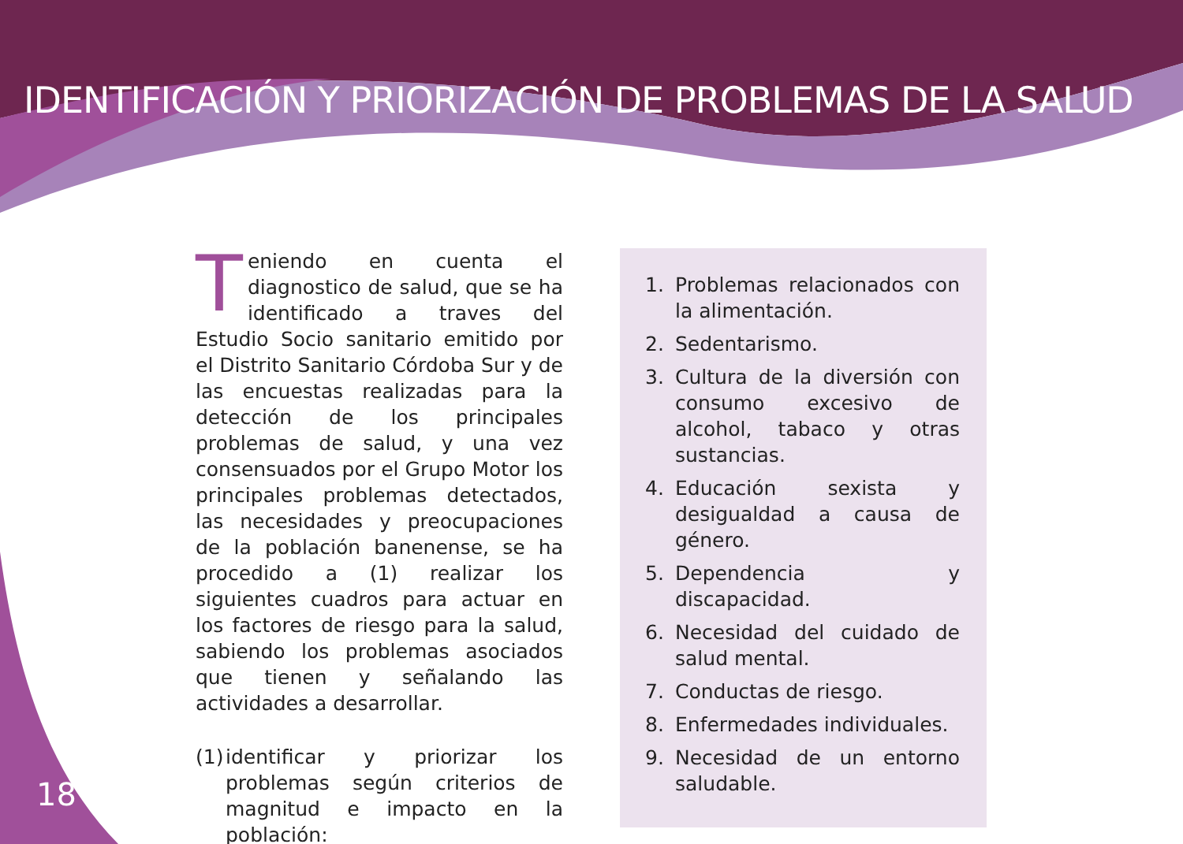IDENTIFICACIÓN Y PRIORIZACIÓN DE PROBLEMAS DE LA SALUD
Teniendo en cuenta el diagnostico de salud, que se ha identificado a traves del Estudio Socio sanitario emitido por el Distrito Sanitario Córdoba Sur y de las encuestas realizadas para la detección de los principales problemas de salud, y una vez consensuados por el Grupo Motor los principales problemas detectados, las necesidades y preocupaciones de la población banenense, se ha procedido a (1) realizar los siguientes cuadros para actuar en los factores de riesgo para la salud, sabiendo los problemas asociados que tienen y señalando las actividades a desarrollar.
(1)
identificar y priorizar los problemas según criterios de magnitud e impacto en la población:
1. Problemas relacionados con la alimentación.
2. Sedentarismo.
3. Cultura de la diversión con consumo excesivo de alcohol, tabaco y otras sustancias.
4. Educación sexista y desigualdad a causa de género.
5. Dependencia y discapacidad.
6. Necesidad del cuidado de salud mental.
7. Conductas de riesgo.
8. Enfermedades individuales.
9. Necesidad de un entorno saludable.
18